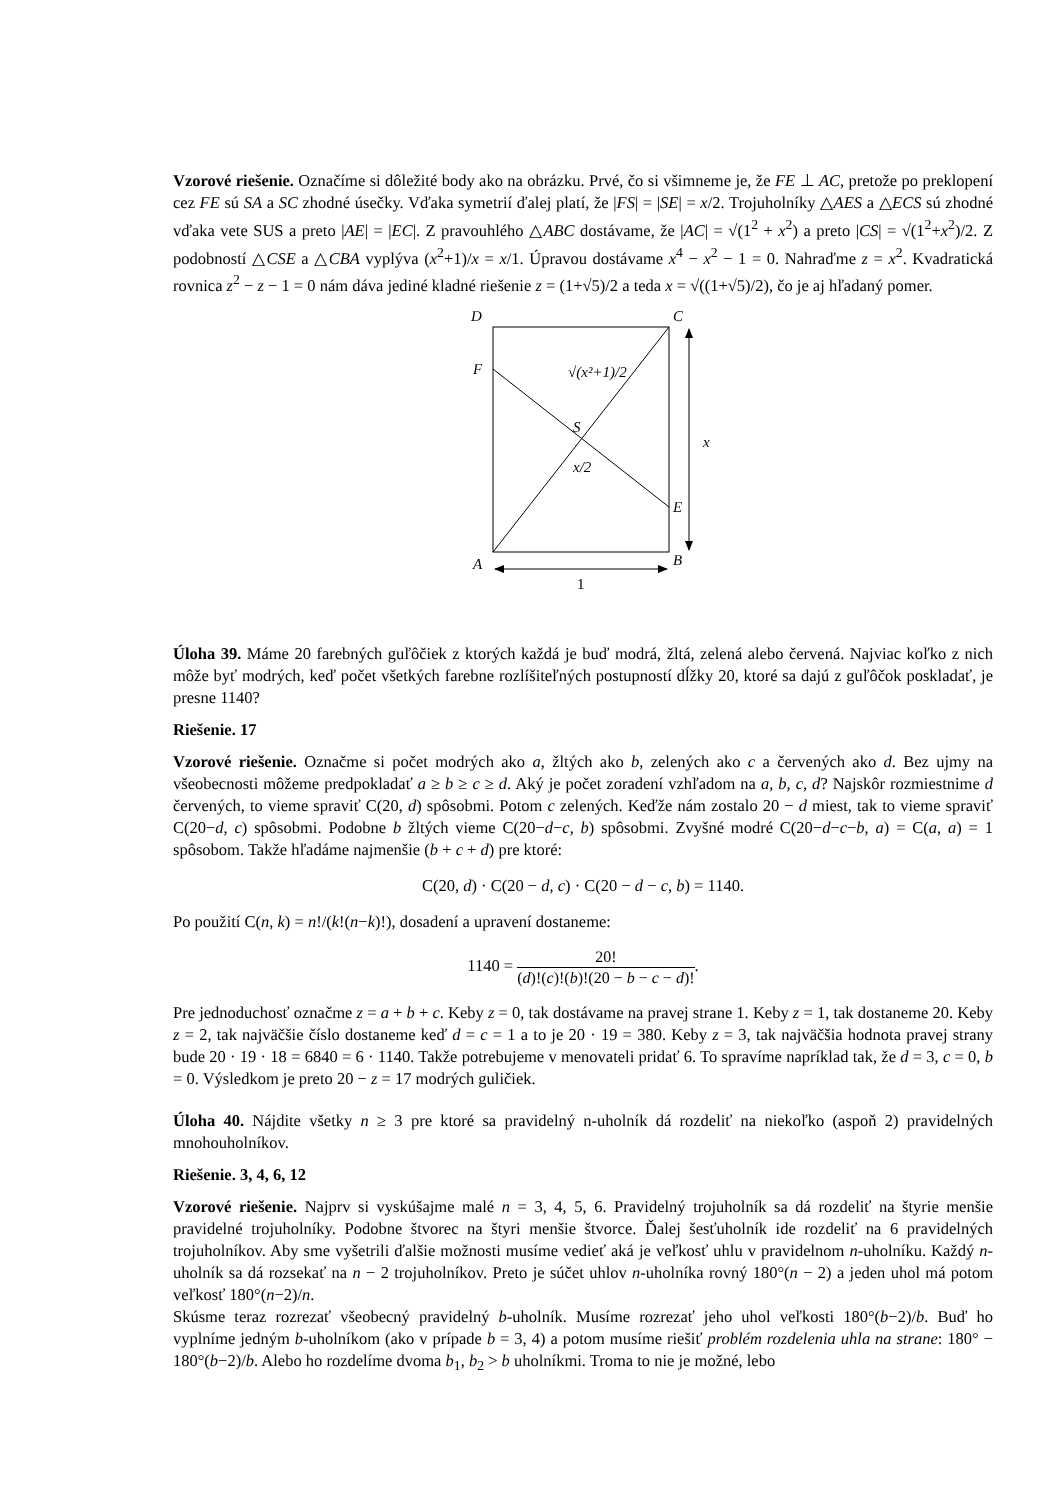Vzorové riešenie. Označíme si dôležité body ako na obrázku. Prvé, čo si všimneme je, že FE ⊥ AC, pretože po preklopení cez FE sú SA a SC zhodné úsečky. Vďaka symetrií ďalej platí, že |FS| = |SE| = x/2. Trojuholníky △AES a △ECS sú zhodné vďaka vete SUS a preto |AE| = |EC|. Z pravouhlého △ABC dostávame, že |AC| = √(1<sup>2</sup> + x<sup>2</sup>) a preto |CS| = √(1<sup>2</sup>+x<sup>2</sup>)/2. Z podobností △CSE a △CBA vyplýva (x<sup>2</sup>+1)/x = x/1. Úpravou dostávame x<sup>4</sup> − x<sup>2</sup> − 1 = 0. Nahraďme z = x<sup>2</sup>. Kvadratická rovnica z<sup>2</sup> − z − 1 = 0 nám dáva jediné kladné riešenie z = (1+√5)/2 a teda x = √((1+√5)/2), čo je aj hľadaný pomer.
D
C
F
S
E
A
B
x
x/2
√(x²+1)/2
1
Úloha 39. Máme 20 farebných guľôčiek z ktorých každá je buď modrá, žltá, zelená alebo červená. Najviac koľko z nich môže byť modrých, keď počet všetkých farebne rozlíšiteľných postupností dĺžky 20, ktoré sa dajú z guľôčok poskladať, je presne 1140?
Riešenie. 17
Vzorové riešenie. Označme si počet modrých ako a, žltých ako b, zelených ako c a červených ako d. Bez ujmy na všeobecnosti môžeme predpokladať a ≥ b ≥ c ≥ d. Aký je počet zoradení vzhľadom na a, b, c, d? Najskôr rozmiestnime d červených, to vieme spraviť C(20, d) spôsobmi. Potom c zelených. Keďže nám zostalo 20 − d miest, tak to vieme spraviť C(20−d, c) spôsobmi. Podobne b žltých vieme C(20−d−c, b) spôsobmi. Zvyšné modré C(20−d−c−b, a) = C(a, a) = 1 spôsobom. Takže hľadáme najmenšie (b + c + d) pre ktoré:
C(20, d) · C(20 − d, c) · C(20 − d − c, b) = 1140.
Po použití C(n, k) = n!/(k!(n−k)!), dosadení a upravení dostaneme:
1140 = 20! (d)!(c)!(b)!(20 − b − c − d)!.
Pre jednoduchosť označme z = a + b + c. Keby z = 0, tak dostávame na pravej strane 1. Keby z = 1, tak dostaneme 20. Keby z = 2, tak najväčšie číslo dostaneme keď d = c = 1 a to je 20 · 19 = 380. Keby z = 3, tak najväčšia hodnota pravej strany bude 20 · 19 · 18 = 6840 = 6 · 1140. Takže potrebujeme v menovateli pridať 6. To spravíme napríklad tak, že d = 3, c = 0, b = 0. Výsledkom je preto 20 − z = 17 modrých guličiek.
Úloha 40. Nájdite všetky n ≥ 3 pre ktoré sa pravidelný n-uholník dá rozdeliť na niekoľko (aspoň 2) pravidelných mnohouholníkov.
Riešenie. 3, 4, 6, 12
Vzorové riešenie. Najprv si vyskúšajme malé n = 3, 4, 5, 6. Pravidelný trojuholník sa dá rozdeliť na štyrie menšie pravidelné trojuholníky. Podobne štvorec na štyri menšie štvorce. Ďalej šesťuholník ide rozdeliť na 6 pravidelných trojuholníkov. Aby sme vyšetrili ďalšie možnosti musíme vedieť aká je veľkosť uhlu v pravidelnom n-uholníku. Každý n-uholník sa dá rozsekať na n − 2 trojuholníkov. Preto je súčet uhlov n-uholníka rovný 180°(n − 2) a jeden uhol má potom veľkosť 180°(n−2)/n.
Skúsme teraz rozrezať všeobecný pravidelný b-uholník. Musíme rozrezať jeho uhol veľkosti 180°(b−2)/b. Buď ho vyplníme jedným b-uholníkom (ako v prípade b = 3, 4) a potom musíme riešiť problém rozdelenia uhla na strane: 180° − 180°(b−2)/b. Alebo ho rozdelíme dvoma b<sub>1</sub>, b<sub>2</sub> > b uholníkmi. Troma to nie je možné, lebo